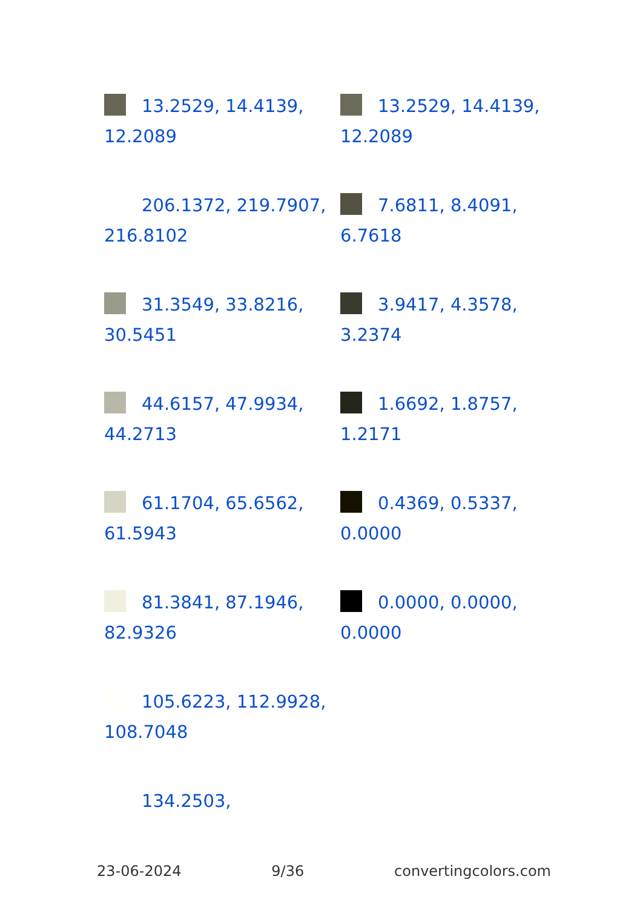13.2529, 14.4139, 12.2089
13.2529, 14.4139, 12.2089
206.1372, 219.7907, 216.8102
7.6811, 8.4091, 6.7618
31.3549, 33.8216, 30.5451
3.9417, 4.3578, 3.2374
44.6157, 47.9934, 44.2713
1.6692, 1.8757, 1.2171
61.1704, 65.6562, 61.5943
0.4369, 0.5337, 0.0000
81.3841, 87.1946, 82.9326
0.0000, 0.0000, 0.0000
105.6223, 112.9928, 108.7048
134.2503,
23-06-2024 9/36 convertingcolors.com